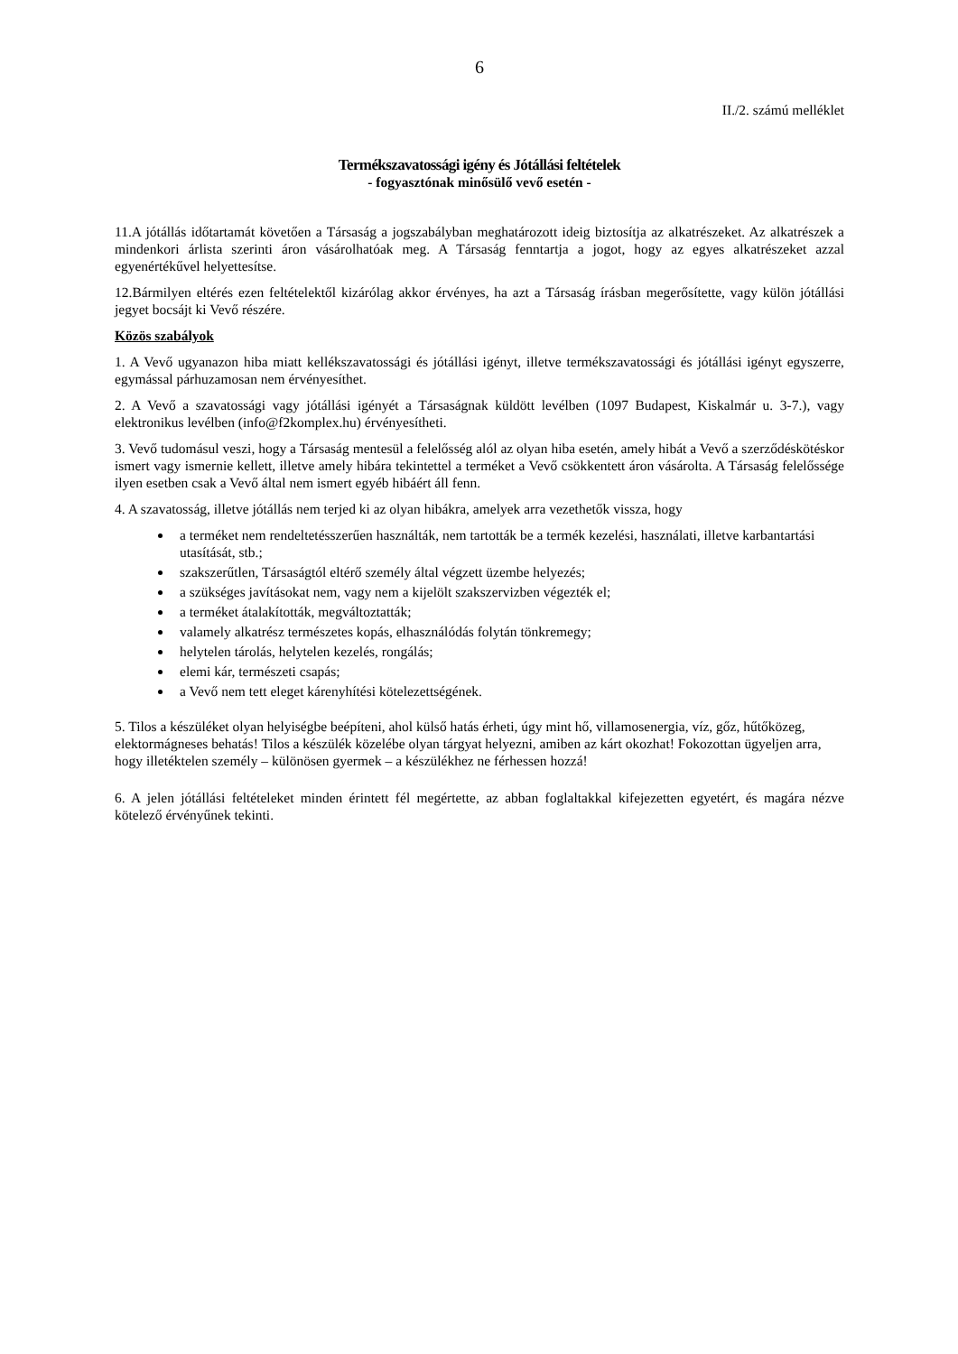6
II./2. számú melléklet
Termékszavatossági igény és Jótállási feltételek
- fogyasztónak minősülő vevő esetén -
11.A jótállás időtartamát követően a Társaság a jogszabályban meghatározott ideig biztosítja az alkatrészeket. Az alkatrészek a mindenkori árlista szerinti áron vásárolhatóak meg. A Társaság fenntartja a jogot, hogy az egyes alkatrészeket azzal egyenértékűvel helyettesítse.
12.Bármilyen eltérés ezen feltételektől kizárólag akkor érvényes, ha azt a Társaság írásban megerősítette, vagy külön jótállási jegyet bocsájt ki Vevő részére.
Közös szabályok
1. A Vevő ugyanazon hiba miatt kellékszavatossági és jótállási igényt, illetve termékszavatossági és jótállási igényt egyszerre, egymással párhuzamosan nem érvényesíthet.
2. A Vevő a szavatossági vagy jótállási igényét a Társaságnak küldött levélben (1097 Budapest, Kiskalmár u. 3-7.), vagy elektronikus levélben (info@f2komplex.hu) érvényesítheti.
3. Vevő tudomásul veszi, hogy a Társaság mentesül a felelősség alól az olyan hiba esetén, amely hibát a Vevő a szerződéskötéskor ismert vagy ismernie kellett, illetve amely hibára tekintettel a terméket a Vevő csökkentett áron vásárolta. A Társaság felelőssége ilyen esetben csak a Vevő által nem ismert egyéb hibáért áll fenn.
4. A szavatosság, illetve jótállás nem terjed ki az olyan hibákra, amelyek arra vezethetők vissza, hogy
a terméket nem rendeltetésszerűen használták, nem tartották be a termék kezelési, használati, illetve karbantartási utasítását, stb.;
szakszerűtlen, Társaságtól eltérő személy által végzett üzembe helyezés;
a szükséges javításokat nem, vagy nem a kijelölt szakszervizben végezték el;
a terméket átalakították, megváltoztatták;
valamely alkatrész természetes kopás, elhasználódás folytán tönkremegy;
helytelen tárolás, helytelen kezelés, rongálás;
elemi kár, természeti csapás;
a Vevő nem tett eleget kárenyhítési kötelezettségének.
5. Tilos a készüléket olyan helyiségbe beépíteni, ahol külső hatás érheti, úgy mint hő, villamosenergia, víz, gőz, hűtőközeg, elektormágneses behatás! Tilos a készülék közelébe olyan tárgyat helyezni, amiben az kárt okozhat! Fokozottan ügyeljen arra, hogy illetéktelen személy – különösen gyermek – a készülékhez ne férhessen hozzá!
6. A jelen jótállási feltételeket minden érintett fél megértette, az abban foglaltakkal kifejezetten egyetért, és magára nézve kötelező érvényűnek tekinti.